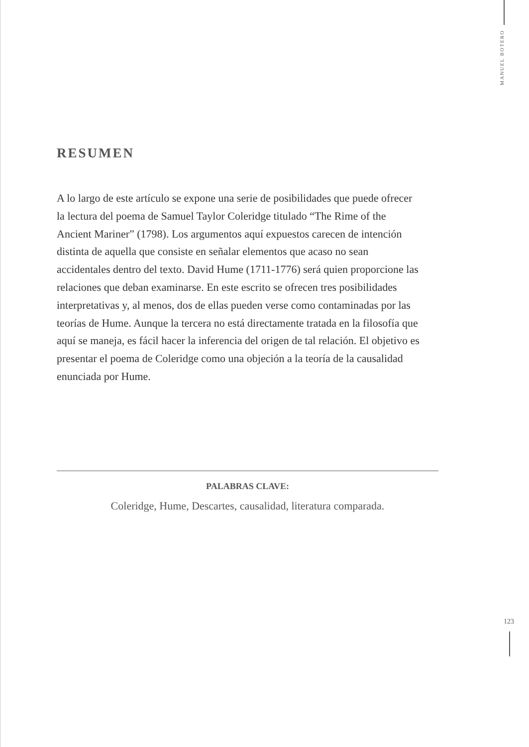MANUEL BOTERO
RESUMEN
A lo largo de este artículo se expone una serie de posibilidades que puede ofrecer la lectura del poema de Samuel Taylor Coleridge titulado “The Rime of the Ancient Mariner” (1798). Los argumentos aquí expuestos carecen de intención distinta de aquella que consiste en señalar elementos que acaso no sean accidentales dentro del texto. David Hume (1711-1776) será quien proporcione las relaciones que deban examinarse. En este escrito se ofrecen tres posibilidades interpretativas y, al menos, dos de ellas pueden verse como contaminadas por las teorías de Hume. Aunque la tercera no está directamente tratada en la filosofía que aquí se maneja, es fácil hacer la inferencia del origen de tal relación. El objetivo es presentar el poema de Coleridge como una objeción a la teoría de la causalidad enunciada por Hume.
PALABRAS CLAVE:
Coleridge, Hume, Descartes, causalidad, literatura comparada.
123